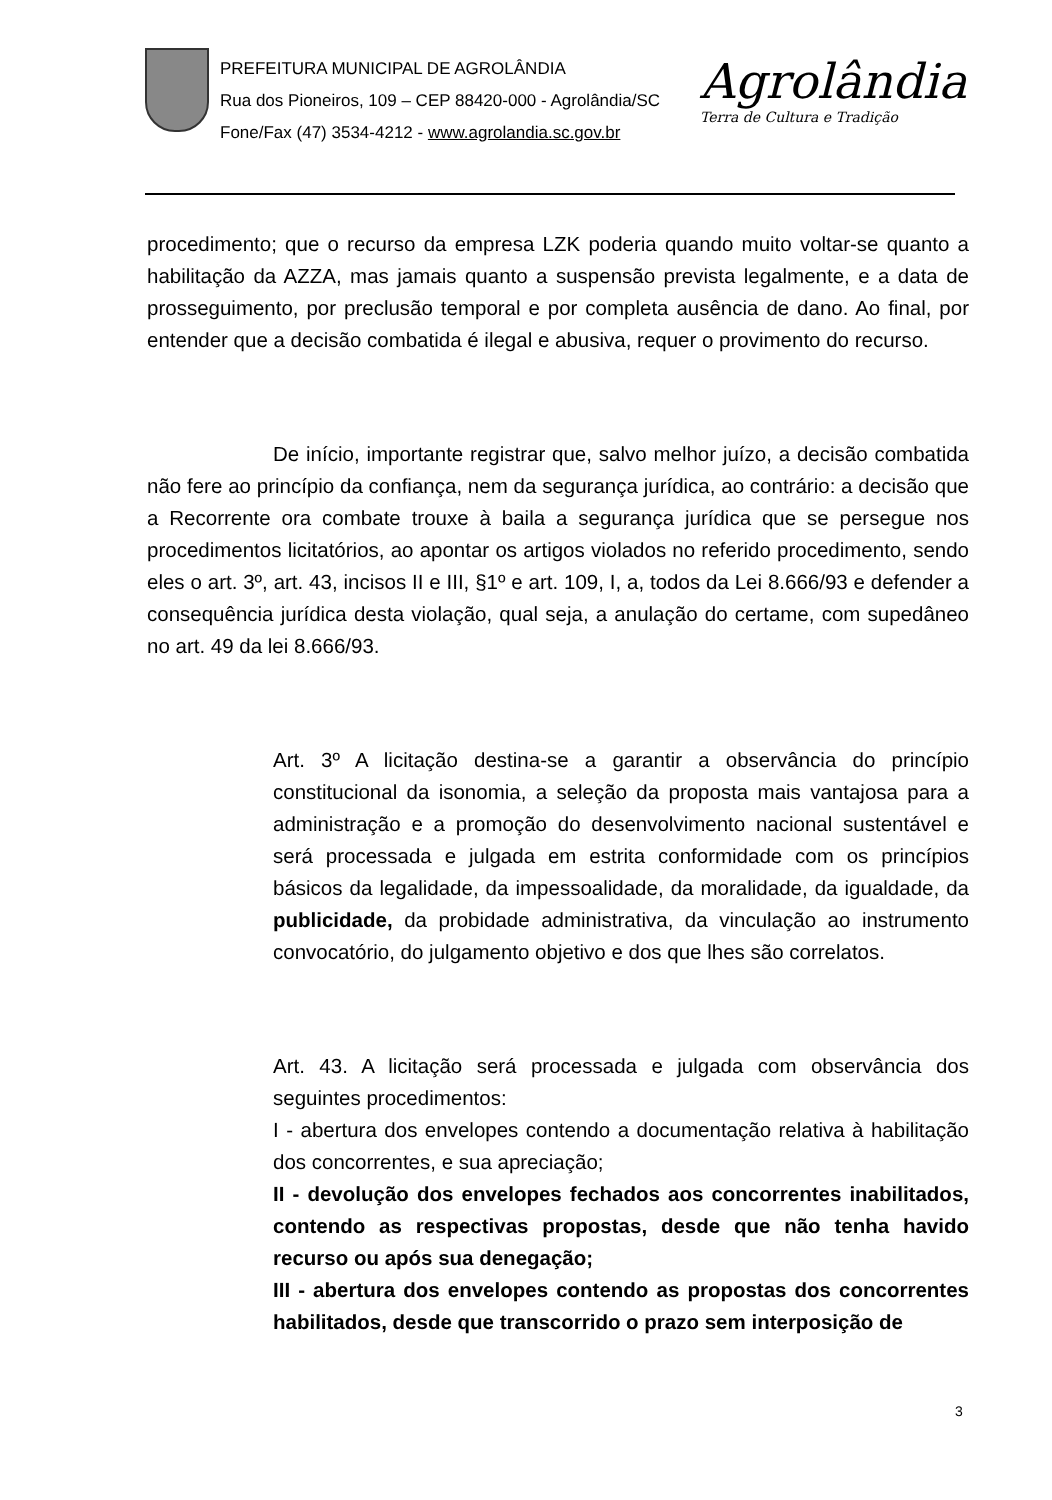PREFEITURA MUNICIPAL DE AGROLÂNDIA
Rua dos Pioneiros, 109 – CEP 88420-000 - Agrolândia/SC
Fone/Fax (47) 3534-4212 - www.agrolandia.sc.gov.br
Agrolândia
Terra de Cultura e Tradição
procedimento; que o recurso da empresa LZK poderia quando muito voltar-se quanto a habilitação da AZZA, mas jamais quanto a suspensão prevista legalmente, e a data de prosseguimento, por preclusão temporal e por completa ausência de dano. Ao final, por entender que a decisão combatida é ilegal e abusiva, requer o provimento do recurso.
De início, importante registrar que, salvo melhor juízo, a decisão combatida não fere ao princípio da confiança, nem da segurança jurídica, ao contrário: a decisão que a Recorrente ora combate trouxe à baila a segurança jurídica que se persegue nos procedimentos licitatórios, ao apontar os artigos violados no referido procedimento, sendo eles o art. 3º, art. 43, incisos II e III, §1º e art. 109, I, a, todos da Lei 8.666/93 e defender a consequência jurídica desta violação, qual seja, a anulação do certame, com supedâneo no art. 49 da lei 8.666/93.
Art. 3º A licitação destina-se a garantir a observância do princípio constitucional da isonomia, a seleção da proposta mais vantajosa para a administração e a promoção do desenvolvimento nacional sustentável e será processada e julgada em estrita conformidade com os princípios básicos da legalidade, da impessoalidade, da moralidade, da igualdade, da publicidade, da probidade administrativa, da vinculação ao instrumento convocatório, do julgamento objetivo e dos que lhes são correlatos.
Art. 43. A licitação será processada e julgada com observância dos seguintes procedimentos:
I - abertura dos envelopes contendo a documentação relativa à habilitação dos concorrentes, e sua apreciação;
II - devolução dos envelopes fechados aos concorrentes inabilitados, contendo as respectivas propostas, desde que não tenha havido recurso ou após sua denegação;
III - abertura dos envelopes contendo as propostas dos concorrentes habilitados, desde que transcorrido o prazo sem interposição de
3